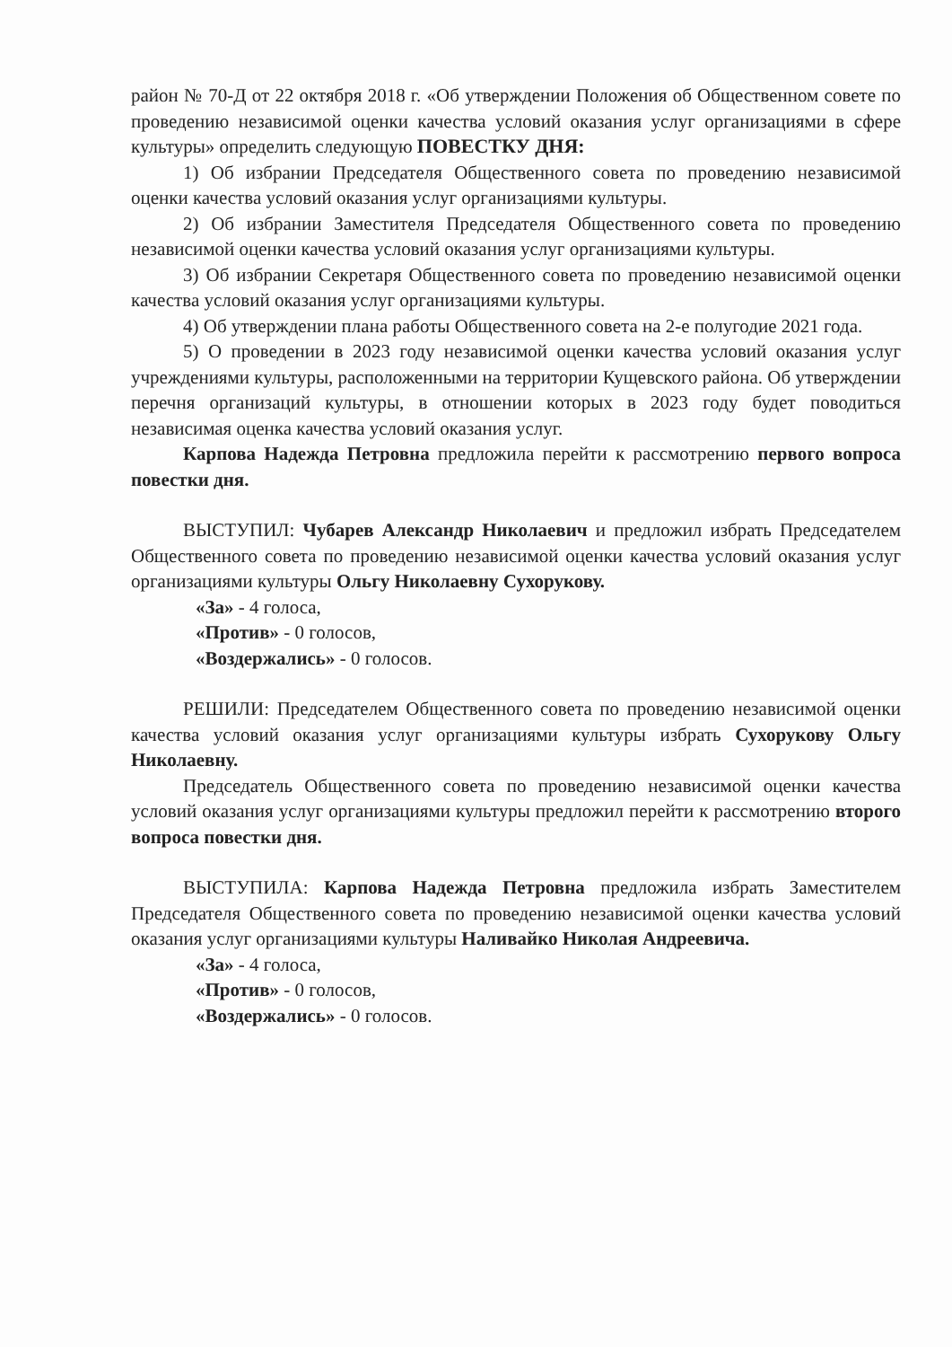район № 70-Д от 22 октября 2018 г. «Об утверждении Положения об Общественном совете по проведению независимой оценки качества условий оказания услуг организациями в сфере культуры» определить следующую ПОВЕСТКУ ДНЯ:
1) Об избрании Председателя Общественного совета по проведению независимой оценки качества условий оказания услуг организациями культуры.
2) Об избрании Заместителя Председателя Общественного совета по проведению независимой оценки качества условий оказания услуг организациями культуры.
3) Об избрании Секретаря Общественного совета по проведению независимой оценки качества условий оказания услуг организациями культуры.
4) Об утверждении плана работы Общественного совета на 2-е полугодие 2021 года.
5) О проведении в 2023 году независимой оценки качества условий оказания услуг учреждениями культуры, расположенными на территории Кущевского района. Об утверждении перечня организаций культуры, в отношении которых в 2023 году будет поводиться независимая оценка качества условий оказания услуг.
Карпова Надежда Петровна предложила перейти к рассмотрению первого вопроса повестки дня.
ВЫСТУПИЛ: Чубарев Александр Николаевич и предложил избрать Председателем Общественного совета по проведению независимой оценки качества условий оказания услуг организациями культуры Ольгу Николаевну Сухорукову.
«За» - 4 голоса,
«Против» - 0 голосов,
«Воздержались» - 0 голосов.
РЕШИЛИ: Председателем Общественного совета по проведению независимой оценки качества условий оказания услуг организациями культуры избрать Сухорукову Ольгу Николаевну.
Председатель Общественного совета по проведению независимой оценки качества условий оказания услуг организациями культуры предложил перейти к рассмотрению второго вопроса повестки дня.
ВЫСТУПИЛА: Карпова Надежда Петровна предложила избрать Заместителем Председателя Общественного совета по проведению независимой оценки качества условий оказания услуг организациями культуры Наливайко Николая Андреевича.
«За» - 4 голоса,
«Против» - 0 голосов,
«Воздержались» - 0 голосов.